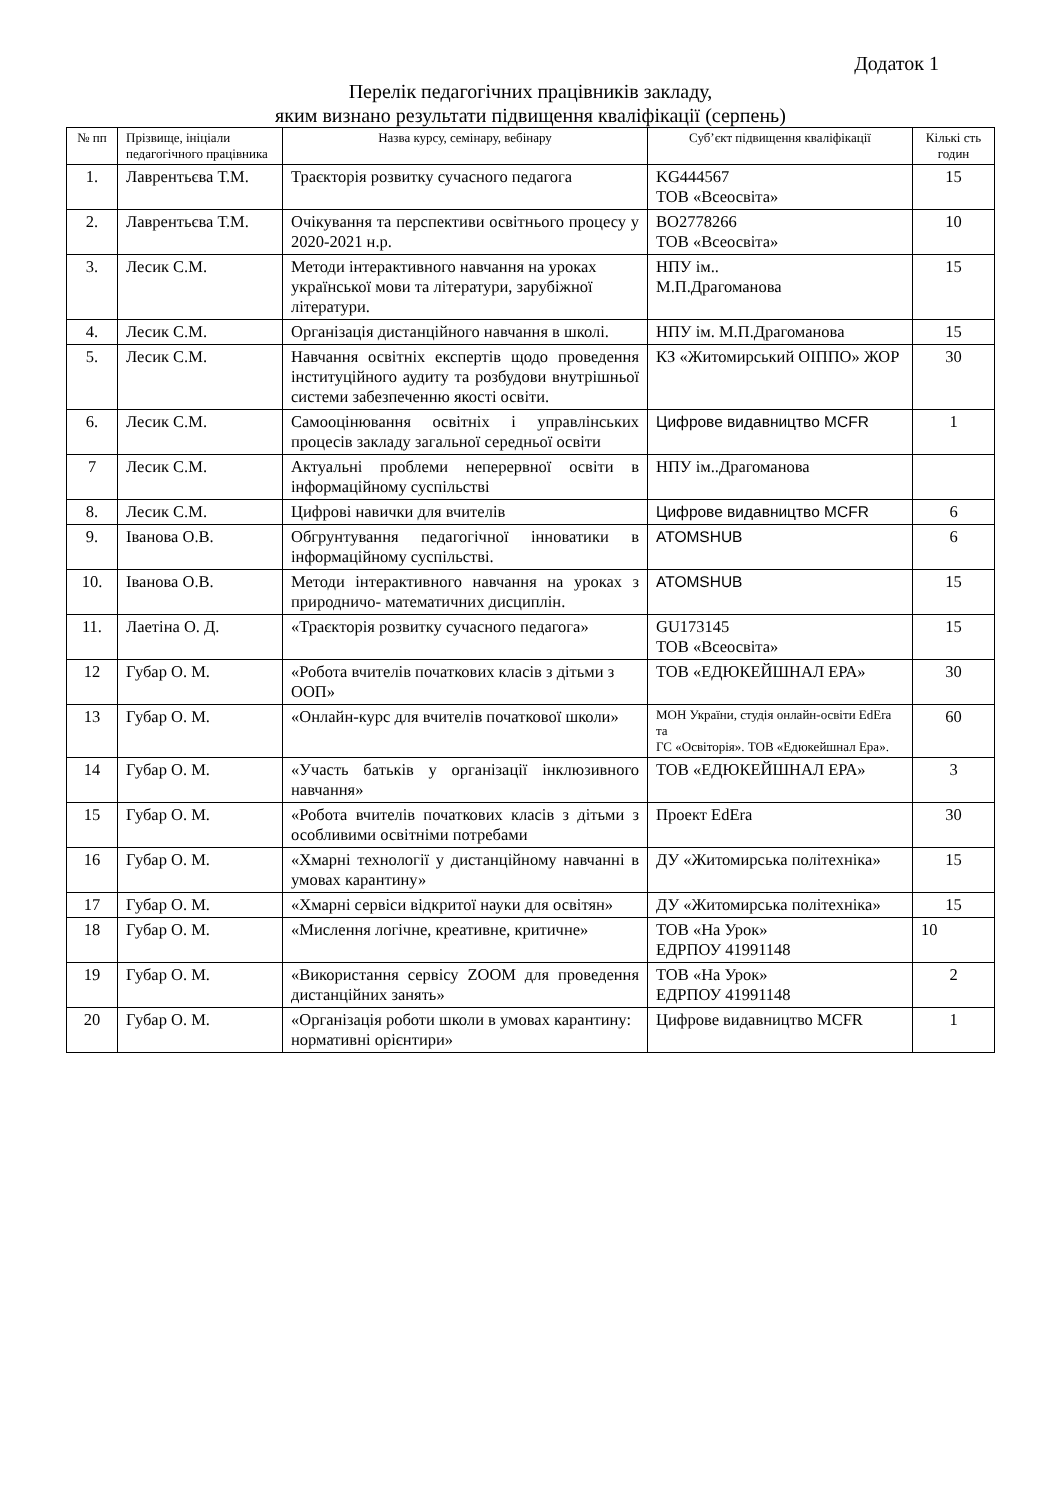Додаток 1
Перелік педагогічних працівників закладу,
яким визнано результати підвищення кваліфікації (серпень)
| № пп | Прізвище, ініціали педагогічного працівника | Назва курсу, семінару, вебінару | Суб’єкт підвищення кваліфікації | Кількі сть годин |
| --- | --- | --- | --- | --- |
| 1. | Лаврентьєва Т.М. | Траєкторія розвитку сучасного педагога | KG444567 ТОВ «Всеосвіта» | 15 |
| 2. | Лаврентьєва Т.М. | Очікування та перспективи освітнього процесу у 2020-2021 н.р. | BO2778266 ТОВ «Всеосвіта» | 10 |
| 3. | Лесик С.М. | Методи інтерактивного навчання на уроках української мови та літератури, зарубіжної літератури. | НПУ ім.. М.П.Драгоманова | 15 |
| 4. | Лесик С.М. | Організація дистанційного навчання в школі. | НПУ ім. М.П.Драгоманова | 15 |
| 5. | Лесик С.М. | Навчання освітніх експертів щодо проведення інституційного аудиту та розбудови внутрішньої системи забезпеченню якості освіти. | КЗ «Житомирський ОІППО» ЖОР | 30 |
| 6. | Лесик С.М. | Самооцінювання освітніх і управлінських процесів закладу загальної середньої освіти | Цифрове видавництво MCFR | 1 |
| 7 | Лесик С.М. | Актуальні проблеми неперервної освіти в інформаційному суспільстві | НПУ ім..Драгоманова | |
| 8. | Лесик С.М. | Цифрові навички для вчителів | Цифрове видавництво MCFR | 6 |
| 9. | Іванова О.В. | Обгрунтування педагогічної інноватики в інформаційному суспільстві. | ATOMSHUB | 6 |
| 10. | Іванова О.В. | Методи інтерактивного навчання на уроках з природничо- математичних дисциплін. | ATOMSHUB | 15 |
| 11. | Лаетіна О. Д. | «Траєкторія розвитку сучасного педагога» | GU173145 ТОВ «Всеосвіта» | 15 |
| 12 | Губар О. М. | «Робота вчителів початкових класів з дітьми з ООП» | ТОВ «ЕДЮКЕЙШНАЛ ЕРА» | 30 |
| 13 | Губар О. М. | «Онлайн-курс для вчителів початкової школи» | МОН України, студія онлайн-освіти EdEra та ГС «Освіторія». ТОВ «Едюкейшнал Ера». | 60 |
| 14 | Губар О. М. | «Участь батьків у організації інклюзивного навчання» | ТОВ «ЕДЮКЕЙШНАЛ ЕРА» | 3 |
| 15 | Губар О. М. | «Робота вчителів початкових класів з дітьми з особливими освітніми потребами | Проект EdEra | 30 |
| 16 | Губар О. М. | «Хмарні технології у дистанційному навчанні в умовах карантину» | ДУ «Житомирська політехніка» | 15 |
| 17 | Губар О. М. | «Хмарні сервіси відкритої науки для освітян» | ДУ «Житомирська політехніка» | 15 |
| 18 | Губар О. М. | «Мислення логічне, креативне, критичне» | ТОВ «На Урок» ЕДРПОУ 41991148 | 10 |
| 19 | Губар О. М. | «Використання сервісу ZOOM для проведення дистанційних занять» | ТОВ «На Урок» ЕДРПОУ 41991148 | 2 |
| 20 | Губар О. М. | «Організація роботи школи в умовах карантину: нормативні орієнтири» | Цифрове видавництво MCFR | 1 |